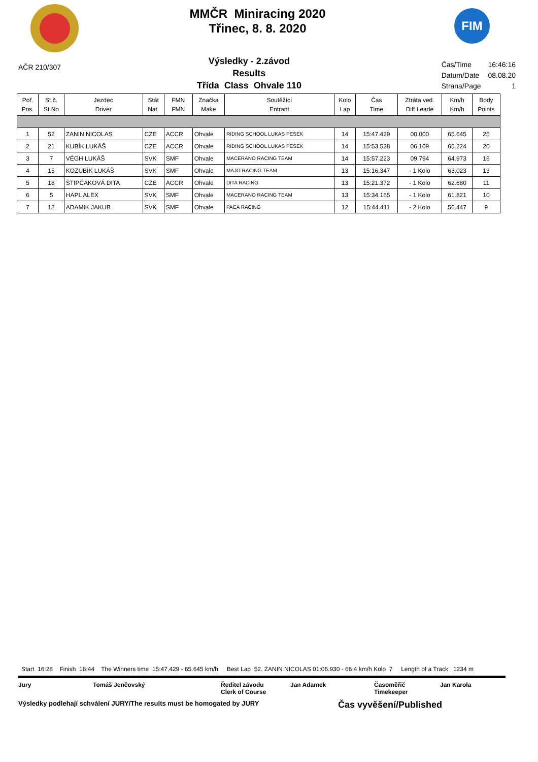MMČR Miniracing 2020
Třinec, 8. 8. 2020
FIM
AČR 210/307
Výsledky - 2.závod
Results
Třída Class Ohvale 110
| Čas/Time | 16:46:16 |
| Datum/Date | 08.08.20 |
| Strana/Page | 1 |
| Poř. Pos. | St.č. St.No | Jezdec Driver | Stát Nat. | FMN FMN | Značka Make | Soutěžící Entrant | Kolo Lap | Čas Time | Ztráta ved. Diff.Leade | Km/h Km/h | Body Points |
| --- | --- | --- | --- | --- | --- | --- | --- | --- | --- | --- | --- |
| 1 | 52 | ZANIN NICOLAS | CZE | ACCR | Ohvale | RIDING SCHOOL LUKAS PESEK | 14 | 15:47.429 | 00.000 | 65.645 | 25 |
| 2 | 21 | KUBÍK LUKÁŠ | CZE | ACCR | Ohvale | RIDING SCHOOL LUKAS PESEK | 14 | 15:53.538 | 06.109 | 65.224 | 20 |
| 3 | 7 | VÉGH LUKÁŠ | SVK | SMF | Ohvale | MACERANO RACING TEAM | 14 | 15:57.223 | 09.794 | 64.973 | 16 |
| 4 | 15 | KOZUBÍK LUKÁŠ | SVK | SMF | Ohvale | MAJO RACING TEAM | 13 | 15:16.347 | - 1 Kolo | 63.023 | 13 |
| 5 | 18 | ŠTIPČÁKOVÁ DITA | CZE | ACCR | Ohvale | DITA RACING | 13 | 15:21.372 | - 1 Kolo | 62.680 | 11 |
| 6 | 5 | HAPL ALEX | SVK | SMF | Ohvale | MACERANO RACING TEAM | 13 | 15:34.165 | - 1 Kolo | 61.821 | 10 |
| 7 | 12 | ADAMIK JAKUB | SVK | SMF | Ohvale | PACA RACING | 12 | 15:44.411 | - 2 Kolo | 56.447 | 9 |
Start 16:28 Finish 16:44 The Winners time 15:47.429 - 65.645 km/h Best Lap 52. ZANIN NICOLAS 01:06.930 - 66.4 km/h Kolo 7 Length of a Track 1234 m
Jury Tomáš Jenčovský Ředitel závodu
Clerk of Course Jan Adamek Časoměřič
Timekeeper Jan Karola
Výsledky podlehají schválení JURY/The results must be homogated by JURY Čas vyvěšení/Published